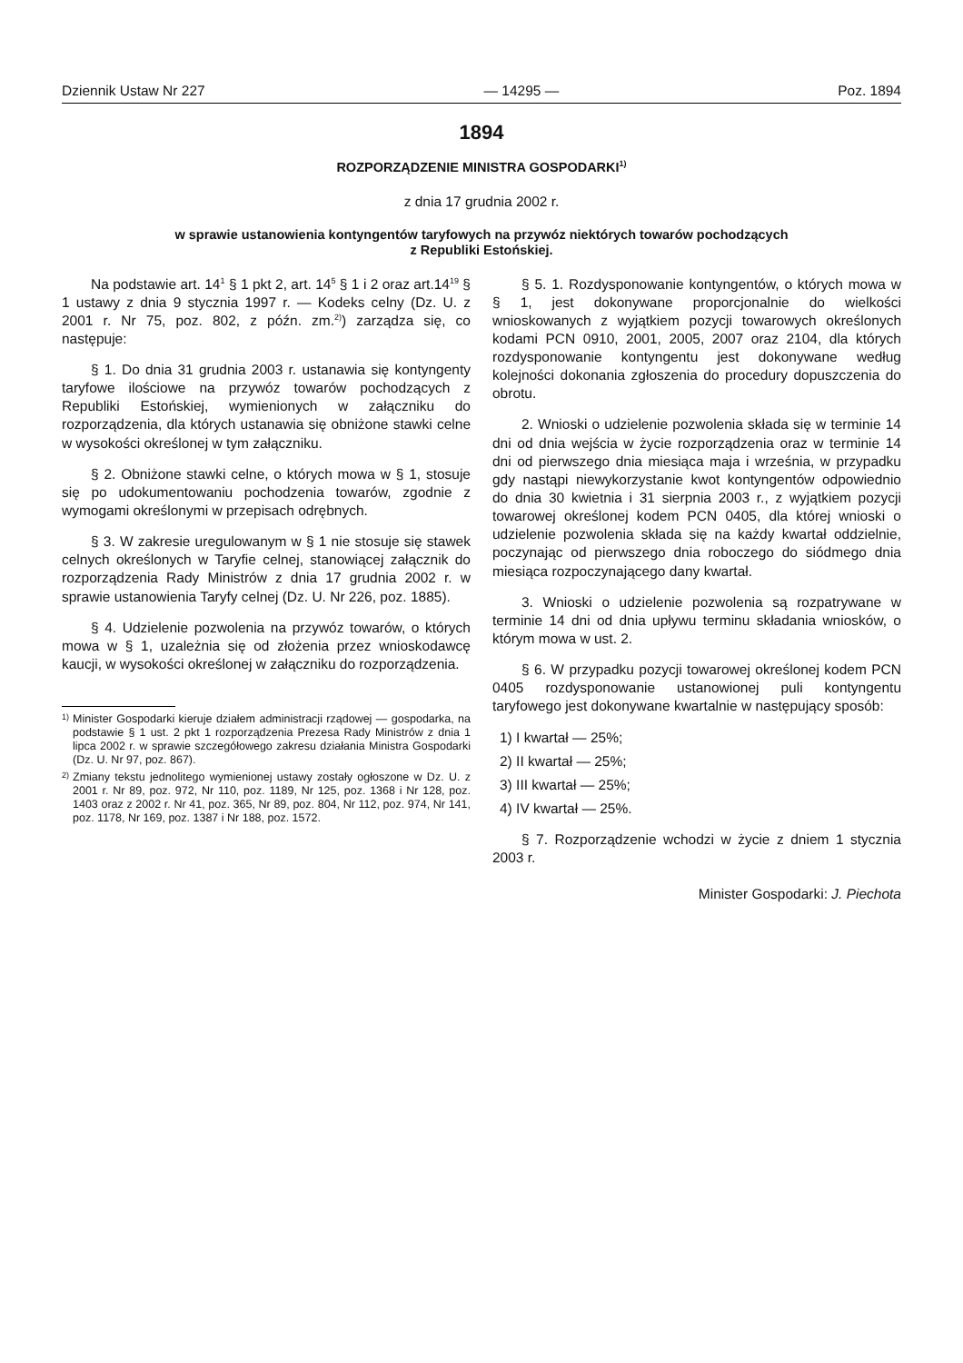Dziennik Ustaw Nr 227 — 14295 — Poz. 1894
1894
ROZPORZĄDZENIE MINISTRA GOSPODARKI<sup>1)</sup>
z dnia 17 grudnia 2002 r.
w sprawie ustanowienia kontyngentów taryfowych na przywóz niektórych towarów pochodzących
z Republiki Estońskiej.
Na podstawie art. 14<sup>1</sup> § 1 pkt 2, art. 14<sup>5</sup> § 1 i 2 oraz art.14<sup>19</sup> § 1 ustawy z dnia 9 stycznia 1997 r. — Kodeks celny (Dz. U. z 2001 r. Nr 75, poz. 802, z późn. zm.<sup>2)</sup>) zarządza się, co następuje:
§ 1. Do dnia 31 grudnia 2003 r. ustanawia się kontyngenty taryfowe ilościowe na przywóz towarów pochodzących z Republiki Estońskiej, wymienionych w załączniku do rozporządzenia, dla których ustanawia się obniżone stawki celne w wysokości określonej w tym załączniku.
§ 2. Obniżone stawki celne, o których mowa w § 1, stosuje się po udokumentowaniu pochodzenia towarów, zgodnie z wymogami określonymi w przepisach odrębnych.
§ 3. W zakresie uregulowanym w § 1 nie stosuje się stawek celnych określonych w Taryfie celnej, stanowiącej załącznik do rozporządzenia Rady Ministrów z dnia 17 grudnia 2002 r. w sprawie ustanowienia Taryfy celnej (Dz. U. Nr 226, poz. 1885).
§ 4. Udzielenie pozwolenia na przywóz towarów, o których mowa w § 1, uzależnia się od złożenia przez wnioskodawcę kaucji, w wysokości określonej w załączniku do rozporządzenia.
<sup>1)</sup> Minister Gospodarki kieruje działem administracji rządowej — gospodarka, na podstawie § 1 ust. 2 pkt 1 rozporządzenia Prezesa Rady Ministrów z dnia 1 lipca 2002 r. w sprawie szczegółowego zakresu działania Ministra Gospodarki (Dz. U. Nr 97, poz. 867).
<sup>2)</sup> Zmiany tekstu jednolitego wymienionej ustawy zostały ogłoszone w Dz. U. z 2001 r. Nr 89, poz. 972, Nr 110, poz. 1189, Nr 125, poz. 1368 i Nr 128, poz. 1403 oraz z 2002 r. Nr 41, poz. 365, Nr 89, poz. 804, Nr 112, poz. 974, Nr 141, poz. 1178, Nr 169, poz. 1387 i Nr 188, poz. 1572.
§ 5. 1. Rozdysponowanie kontyngentów, o których mowa w § 1, jest dokonywane proporcjonalnie do wielkości wnioskowanych z wyjątkiem pozycji towarowych określonych kodami PCN 0910, 2001, 2005, 2007 oraz 2104, dla których rozdysponowanie kontyngentu jest dokonywane według kolejności dokonania zgłoszenia do procedury dopuszczenia do obrotu.
2. Wnioski o udzielenie pozwolenia składa się w terminie 14 dni od dnia wejścia w życie rozporządzenia oraz w terminie 14 dni od pierwszego dnia miesiąca maja i września, w przypadku gdy nastąpi niewykorzystanie kwot kontyngentów odpowiednio do dnia 30 kwietnia i 31 sierpnia 2003 r., z wyjątkiem pozycji towarowej określonej kodem PCN 0405, dla której wnioski o udzielenie pozwolenia składa się na każdy kwartał oddzielnie, poczynając od pierwszego dnia roboczego do siódmego dnia miesiąca rozpoczynającego dany kwartał.
3. Wnioski o udzielenie pozwolenia są rozpatrywane w terminie 14 dni od dnia upływu terminu składania wniosków, o którym mowa w ust. 2.
§ 6. W przypadku pozycji towarowej określonej kodem PCN 0405 rozdysponowanie ustanowionej puli kontyngentu taryfowego jest dokonywane kwartalnie w następujący sposób:
1) I kwartał — 25%;
2) II kwartał — 25%;
3) III kwartał — 25%;
4) IV kwartał — 25%.
§ 7. Rozporządzenie wchodzi w życie z dniem 1 stycznia 2003 r.
Minister Gospodarki: J. Piechota